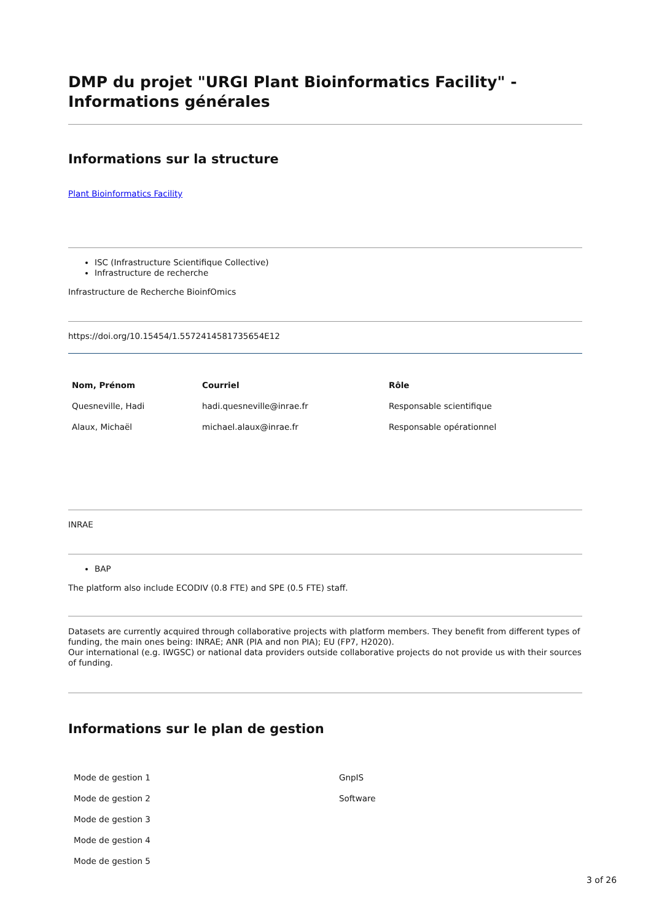DMP du projet "URGI Plant Bioinformatics Facility" - Informations générales
Informations sur la structure
Plant Bioinformatics Facility
ISC (Infrastructure Scientifique Collective)
Infrastructure de recherche
Infrastructure de Recherche BioinfOmics
https://doi.org/10.15454/1.5572414581735654E12
| Nom, Prénom | Courriel | Rôle |
| --- | --- | --- |
| Quesneville, Hadi | hadi.quesneville@inrae.fr | Responsable scientifique |
| Alaux, Michaël | michael.alaux@inrae.fr | Responsable opérationnel |
INRAE
BAP
The platform also include ECODIV (0.8 FTE) and SPE (0.5 FTE) staff.
Datasets are currently acquired through collaborative projects with platform members. They benefit from different types of funding, the main ones being: INRAE; ANR (PIA and non PIA); EU (FP7, H2020).
Our international (e.g. IWGSC) or national data providers outside collaborative projects do not provide us with their sources of funding.
Informations sur le plan de gestion
| Mode de gestion 1 | GnpIS |
| Mode de gestion 2 | Software |
| Mode de gestion 3 | |
| Mode de gestion 4 | |
| Mode de gestion 5 | |
3 of 26